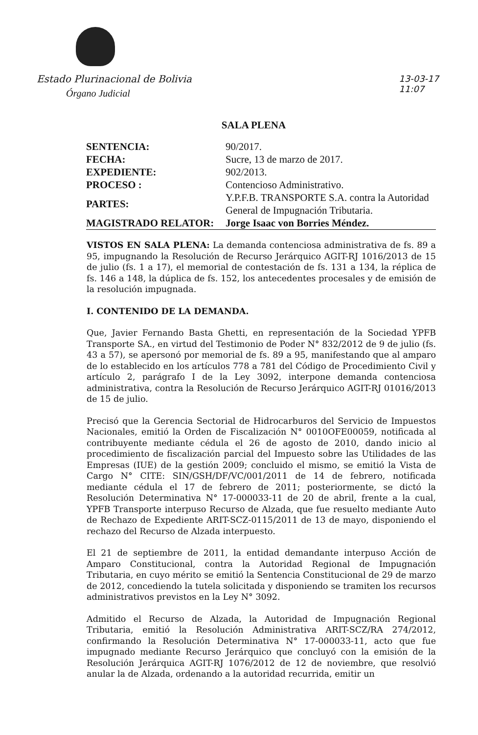Estado Plurinacional de Bolivia
Órgano Judicial
13-03-17
11:07
SALA PLENA
| SENTENCIA: | 90/2017. |
| FECHA: | Sucre, 13 de marzo de 2017. |
| EXPEDIENTE: | 902/2013. |
| PROCESO : | Contencioso Administrativo. |
| PARTES: | Y.P.F.B. TRANSPORTE S.A. contra la Autoridad General de Impugnación Tributaria. |
| MAGISTRADO RELATOR: | Jorge Isaac von Borries Méndez. |
VISTOS EN SALA PLENA: La demanda contenciosa administrativa de fs. 89 a 95, impugnando la Resolución de Recurso Jerárquico AGIT-RJ 1016/2013 de 15 de julio (fs. 1 a 17), el memorial de contestación de fs. 131 a 134, la réplica de fs. 146 a 148, la dúplica de fs. 152, los antecedentes procesales y de emisión de la resolución impugnada.
I. CONTENIDO DE LA DEMANDA.
Que, Javier Fernando Basta Ghetti, en representación de la Sociedad YPFB Transporte SA., en virtud del Testimonio de Poder N° 832/2012 de 9 de julio (fs. 43 a 57), se apersonó por memorial de fs. 89 a 95, manifestando que al amparo de lo establecido en los artículos 778 a 781 del Código de Procedimiento Civil y artículo 2, parágrafo I de la Ley 3092, interpone demanda contenciosa administrativa, contra la Resolución de Recurso Jerárquico AGIT-RJ 01016/2013 de 15 de julio.
Precisó que la Gerencia Sectorial de Hidrocarburos del Servicio de Impuestos Nacionales, emitió la Orden de Fiscalización N° 0010OFE00059, notificada al contribuyente mediante cédula el 26 de agosto de 2010, dando inicio al procedimiento de fiscalización parcial del Impuesto sobre las Utilidades de las Empresas (IUE) de la gestión 2009; concluido el mismo, se emitió la Vista de Cargo N° CITE: SIN/GSH/DF/VC/001/2011 de 14 de febrero, notificada mediante cédula el 17 de febrero de 2011; posteriormente, se dictó la Resolución Determinativa N° 17-000033-11 de 20 de abril, frente a la cual, YPFB Transporte interpuso Recurso de Alzada, que fue resuelto mediante Auto de Rechazo de Expediente ARIT-SCZ-0115/2011 de 13 de mayo, disponiendo el rechazo del Recurso de Alzada interpuesto.
El 21 de septiembre de 2011, la entidad demandante interpuso Acción de Amparo Constitucional, contra la Autoridad Regional de Impugnación Tributaria, en cuyo mérito se emitió la Sentencia Constitucional de 29 de marzo de 2012, concediendo la tutela solicitada y disponiendo se tramiten los recursos administrativos previstos en la Ley N° 3092.
Admitido el Recurso de Alzada, la Autoridad de Impugnación Regional Tributaria, emitió la Resolución Administrativa ARIT-SCZ/RA 274/2012, confirmando la Resolución Determinativa N° 17-000033-11, acto que fue impugnado mediante Recurso Jerárquico que concluyó con la emisión de la Resolución Jerárquica AGIT-RJ 1076/2012 de 12 de noviembre, que resolvió anular la de Alzada, ordenando a la autoridad recurrida, emitir un